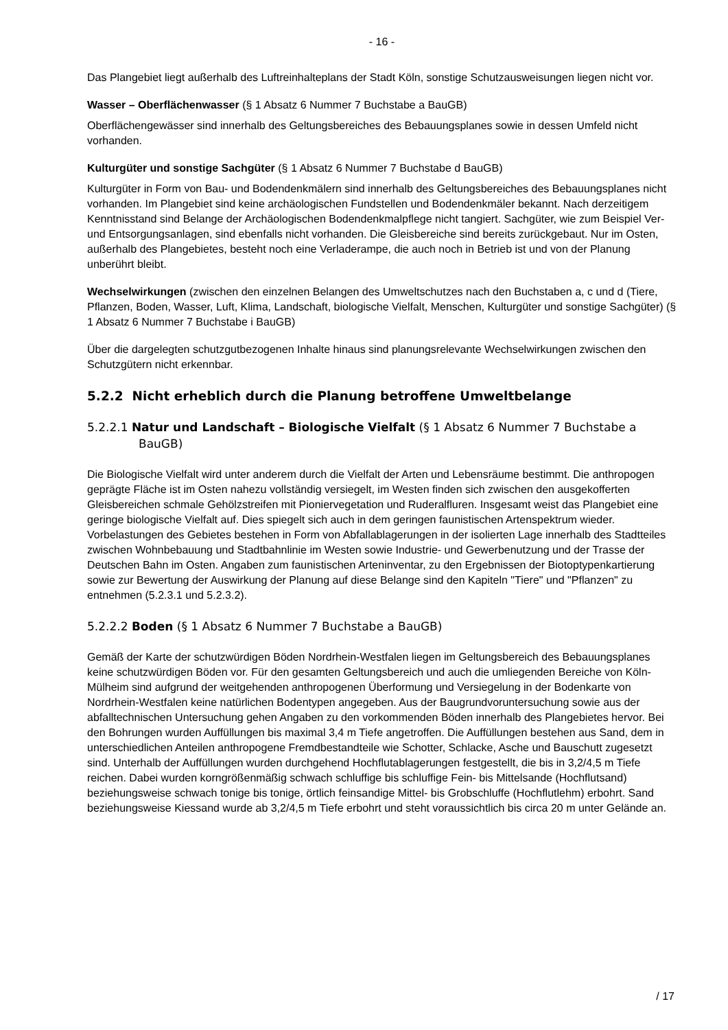- 16 -
Das Plangebiet liegt außerhalb des Luftreinhalteplans der Stadt Köln, sonstige Schutzausweisungen liegen nicht vor.
Wasser – Oberflächenwasser (§ 1 Absatz 6 Nummer 7 Buchstabe a BauGB)
Oberflächengewässer sind innerhalb des Geltungsbereiches des Bebauungsplanes sowie in dessen Umfeld nicht vorhanden.
Kulturgüter und sonstige Sachgüter (§ 1 Absatz 6 Nummer 7 Buchstabe d BauGB)
Kulturgüter in Form von Bau- und Bodendenkmälern sind innerhalb des Geltungsbereiches des Bebauungsplanes nicht vorhanden. Im Plangebiet sind keine archäologischen Fundstellen und Bodendenkmäler bekannt. Nach derzeitigem Kenntnisstand sind Belange der Archäologischen Bodendenkmalpflege nicht tangiert. Sachgüter, wie zum Beispiel Ver- und Entsorgungsanlagen, sind ebenfalls nicht vorhanden. Die Gleisbereiche sind bereits zurückgebaut. Nur im Osten, außerhalb des Plangebietes, besteht noch eine Verladerampe, die auch noch in Betrieb ist und von der Planung unberührt bleibt.
Wechselwirkungen (zwischen den einzelnen Belangen des Umweltschutzes nach den Buchstaben a, c und d (Tiere, Pflanzen, Boden, Wasser, Luft, Klima, Landschaft, biologische Vielfalt, Menschen, Kulturgüter und sonstige Sachgüter) (§ 1 Absatz 6 Nummer 7 Buchstabe i BauGB)
Über die dargelegten schutzgutbezogenen Inhalte hinaus sind planungsrelevante Wechselwirkungen zwischen den Schutzgütern nicht erkennbar.
5.2.2 Nicht erheblich durch die Planung betroffene Umweltbelange
5.2.2.1 Natur und Landschaft – Biologische Vielfalt (§ 1 Absatz 6 Nummer 7 Buchstabe a BauGB)
Die Biologische Vielfalt wird unter anderem durch die Vielfalt der Arten und Lebensräume bestimmt. Die anthropogen geprägte Fläche ist im Osten nahezu vollständig versiegelt, im Westen finden sich zwischen den ausgekofferten Gleisbereichen schmale Gehölzstreifen mit Pioniervegetation und Ruderalfluren. Insgesamt weist das Plangebiet eine geringe biologische Vielfalt auf. Dies spiegelt sich auch in dem geringen faunistischen Artenspektrum wieder. Vorbelastungen des Gebietes bestehen in Form von Abfallablagerungen in der isolierten Lage innerhalb des Stadtteiles zwischen Wohnbebauung und Stadtbahnlinie im Westen sowie Industrie- und Gewerbenutzung und der Trasse der Deutschen Bahn im Osten. Angaben zum faunistischen Arteninventar, zu den Ergebnissen der Biotoptypenkartierung sowie zur Bewertung der Auswirkung der Planung auf diese Belange sind den Kapiteln "Tiere" und "Pflanzen" zu entnehmen (5.2.3.1 und 5.2.3.2).
5.2.2.2 Boden (§ 1 Absatz 6 Nummer 7 Buchstabe a BauGB)
Gemäß der Karte der schutzwürdigen Böden Nordrhein-Westfalen liegen im Geltungsbereich des Bebauungsplanes keine schutzwürdigen Böden vor. Für den gesamten Geltungsbereich und auch die umliegenden Bereiche von Köln-Mülheim sind aufgrund der weitgehenden anthropogenen Überformung und Versiegelung in der Bodenkarte von Nordrhein-Westfalen keine natürlichen Bodentypen angegeben. Aus der Baugrundvoruntersuchung sowie aus der abfalltechnischen Untersuchung gehen Angaben zu den vorkommenden Böden innerhalb des Plangebietes hervor. Bei den Bohrungen wurden Auffüllungen bis maximal 3,4 m Tiefe angetroffen. Die Auffüllungen bestehen aus Sand, dem in unterschiedlichen Anteilen anthropogene Fremdbestandteile wie Schotter, Schlacke, Asche und Bauschutt zugesetzt sind. Unterhalb der Auffüllungen wurden durchgehend Hochflutablagerungen festgestellt, die bis in 3,2/4,5 m Tiefe reichen. Dabei wurden korngrößenmäßig schwach schluffige bis schluffige Fein- bis Mittelsande (Hochflutsand) beziehungsweise schwach tonige bis tonige, örtlich feinsandige Mittel- bis Grobschluffe (Hochflutlehm) erbohrt. Sand beziehungsweise Kiessand wurde ab 3,2/4,5 m Tiefe erbohrt und steht voraussichtlich bis circa 20 m unter Gelände an.
/ 17